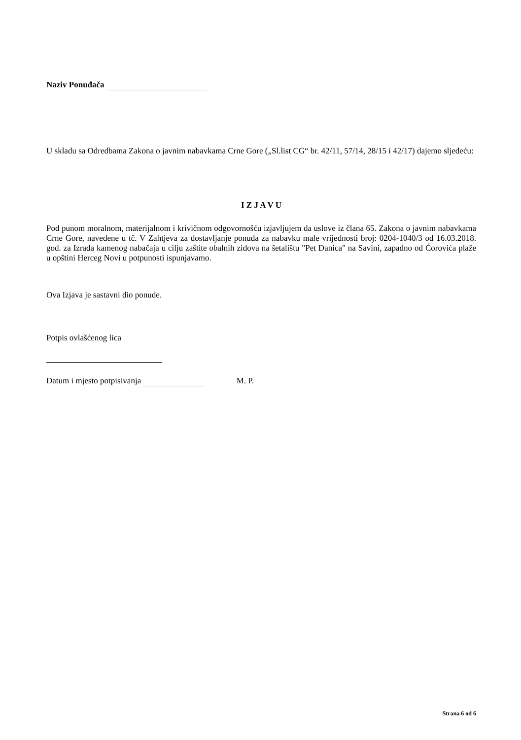Naziv Ponuđača
U skladu sa Odredbama Zakona o javnim nabavkama Crne Gore („Sl.list CG“ br. 42/11, 57/14, 28/15 i 42/17) dajemo sljedeću:
I Z J A V U
Pod punom moralnom, materijalnom i krivičnom odgovornošću izjavljujem da uslove iz člana 65. Zakona o javnim nabavkama Crne Gore, navedene u tč. V Zahtjeva za dostavljanje ponuda za nabavku male vrijednosti broj: 0204-1040/3 od 16.03.2018. god. za Izrada kamenog nabačaja u cilju zaštite obalnih zidova na šetalištu "Pet Danica" na Savini, zapadno od Ćorovića plaže u opštini Herceg Novi u potpunosti ispunjavamo.
Ova Izjava je sastavni dio ponude.
Potpis ovlašćenog lica
Datum i mjesto potpisivanja M. P.
Strana 6 od 6